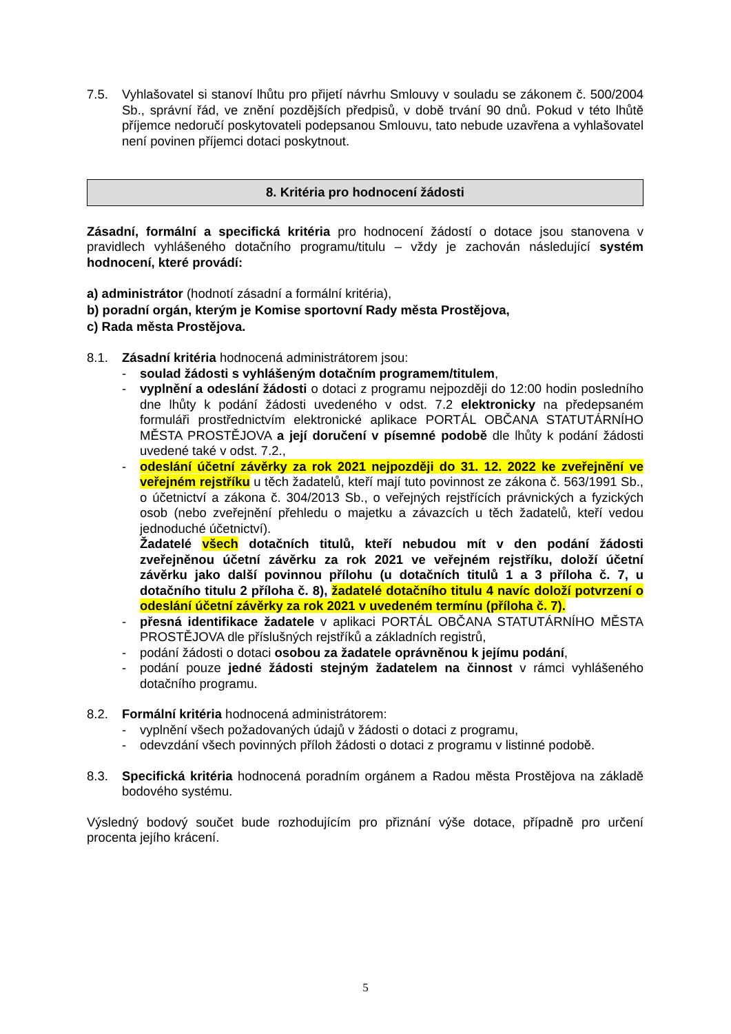7.5. Vyhlašovatel si stanoví lhůtu pro přijetí návrhu Smlouvy v souladu se zákonem č. 500/2004 Sb., správní řád, ve znění pozdějších předpisů, v době trvání 90 dnů. Pokud v této lhůtě příjemce nedoručí poskytovateli podepsanou Smlouvu, tato nebude uzavřena a vyhlašovatel není povinen příjemci dotaci poskytnout.
8. Kritéria pro hodnocení žádosti
Zásadní, formální a specifická kritéria pro hodnocení žádostí o dotace jsou stanovena v pravidlech vyhlášeného dotačního programu/titulu – vždy je zachován následující systém hodnocení, které provádí:
a) administrátor (hodnotí zásadní a formální kritéria),
b) poradní orgán, kterým je Komise sportovní Rady města Prostějova,
c) Rada města Prostějova.
8.1. Zásadní kritéria hodnocená administrátorem jsou:
- soulad žádosti s vyhlášeným dotačním programem/titulem,
- vyplnění a odeslání žádosti o dotaci z programu nejpozději do 12:00 hodin posledního dne lhůty k podání žádosti uvedeného v odst. 7.2 elektronicky na předepsaném formuláři prostřednictvím elektronické aplikace PORTÁL OBČANA STATUTÁRNÍHO MĚSTA PROSTĚJOVA a její doručení v písemné podobě dle lhůty k podání žádosti uvedené také v odst. 7.2.,
- odeslání účetní závěrky za rok 2021 nejpozději do 31. 12. 2022 ke zveřejnění ve veřejném rejstříku u těch žadatelů, kteří mají tuto povinnost ze zákona č. 563/1991 Sb., o účetnictví a zákona č. 304/2013 Sb., o veřejných rejstřících právnických a fyzických osob (nebo zveřejnění přehledu o majetku a závazcích u těch žadatelů, kteří vedou jednoduché účetnictví).
Žadatelé všech dotačních titulů, kteří nebudou mít v den podání žádosti zveřejněnou účetní závěrku za rok 2021 ve veřejném rejstříku, doloží účetní závěrku jako další povinnou přílohu (u dotačních titulů 1 a 3 příloha č. 7, u dotačního titulu 2 příloha č. 8), žadatelé dotačního titulu 4 navíc doloží potvrzení o odeslání účetní závěrky za rok 2021 v uvedeném termínu (příloha č. 7).
- přesná identifikace žadatele v aplikaci PORTÁL OBČANA STATUTÁRNÍHO MĚSTA PROSTĚJOVA dle příslušných rejstříků a základních registrů,
- podání žádosti o dotaci osobou za žadatele oprávněnou k jejímu podání,
- podání pouze jedné žádosti stejným žadatelem na činnost v rámci vyhlášeného dotačního programu.
8.2. Formální kritéria hodnocená administrátorem:
- vyplnění všech požadovaných údajů v žádosti o dotaci z programu,
- odevzdání všech povinných příloh žádosti o dotaci z programu v listinné podobě.
8.3. Specifická kritéria hodnocená poradním orgánem a Radou města Prostějova na základě bodového systému.
Výsledný bodový součet bude rozhodujícím pro přiznání výše dotace, případně pro určení procenta jejího krácení.
5